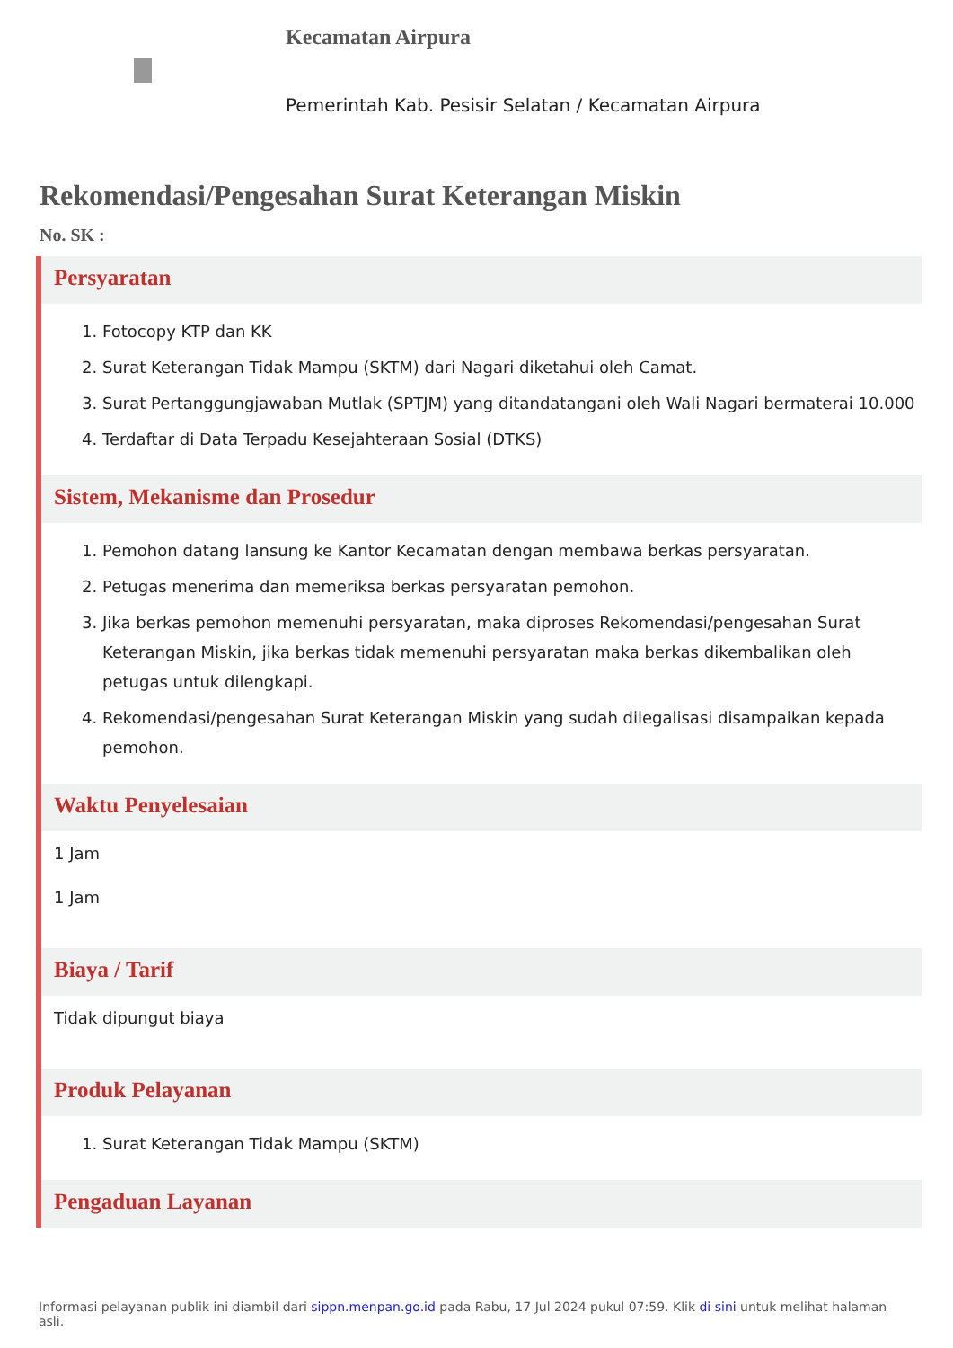Kecamatan Airpura
Pemerintah Kab. Pesisir Selatan / Kecamatan Airpura
Rekomendasi/Pengesahan Surat Keterangan Miskin
No. SK :
Persyaratan
1. Fotocopy KTP dan KK
2. Surat Keterangan Tidak Mampu (SKTM) dari Nagari diketahui oleh Camat.
3. Surat Pertanggungjawaban Mutlak (SPTJM) yang ditandatangani oleh Wali Nagari bermaterai 10.000
4. Terdaftar di Data Terpadu Kesejahteraan Sosial (DTKS)
Sistem, Mekanisme dan Prosedur
1. Pemohon datang lansung ke Kantor Kecamatan dengan membawa berkas persyaratan.
2. Petugas menerima dan memeriksa berkas persyaratan pemohon.
3. Jika berkas pemohon memenuhi persyaratan, maka diproses Rekomendasi/pengesahan Surat Keterangan Miskin, jika berkas tidak memenuhi persyaratan maka berkas dikembalikan oleh petugas untuk dilengkapi.
4. Rekomendasi/pengesahan Surat Keterangan Miskin yang sudah dilegalisasi disampaikan kepada pemohon.
Waktu Penyelesaian
1 Jam
1 Jam
Biaya / Tarif
Tidak dipungut biaya
Produk Pelayanan
1. Surat Keterangan Tidak Mampu (SKTM)
Pengaduan Layanan
Informasi pelayanan publik ini diambil dari sippn.menpan.go.id pada Rabu, 17 Jul 2024 pukul 07:59. Klik di sini untuk melihat halaman asli.